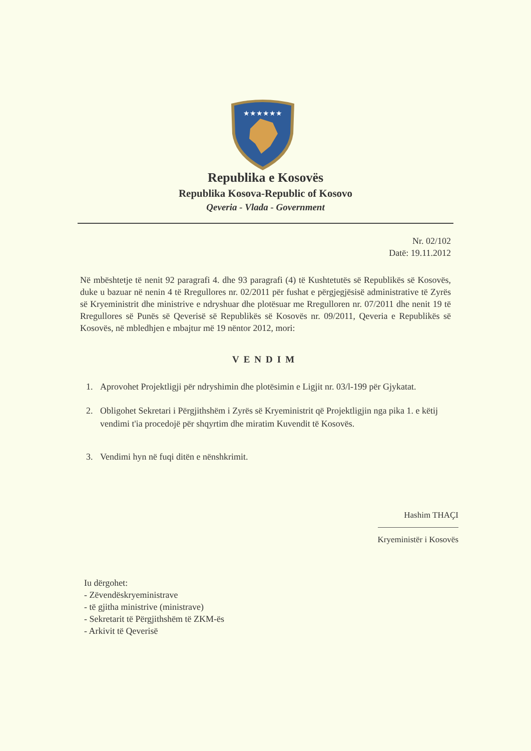★★★★★★
Republika e Kosovës
Republika Kosova-Republic of Kosovo
Qeveria - Vlada - Government
Nr. 02/102
Datë: 19.11.2012
Në mbështetje të nenit 92 paragrafi 4. dhe 93 paragrafi (4) të Kushtetutës së Republikës së Kosovës, duke u bazuar në nenin 4 të Rregullores nr. 02/2011 për fushat e përgjegjësisë administrative të Zyrës së Kryeministrit dhe ministrive e ndryshuar dhe plotësuar me Rregulloren nr. 07/2011 dhe nenit 19 të Rregullores së Punës së Qeverisë së Republikës së Kosovës nr. 09/2011, Qeveria e Republikës së Kosovës, në mbledhjen e mbajtur më 19 nëntor 2012, mori:
VENDIM
1. Aprovohet Projektligji për ndryshimin dhe plotësimin e Ligjit nr. 03/l-199 për Gjykatat.
2. Obligohet Sekretari i Përgjithshëm i Zyrës së Kryeministrit që Projektligjin nga pika 1. e këtij vendimi t'ia procedojë për shqyrtim dhe miratim Kuvendit të Kosovës.
3. Vendimi hyn në fuqi ditën e nënshkrimit.
Hashim THAÇI
Kryeministër i Kosovës
Iu dërgohet:
- Zëvendëskryeministrave
- të gjitha ministrive (ministrave)
- Sekretarit të Përgjithshëm të ZKM-ës
- Arkivit të Qeverisë